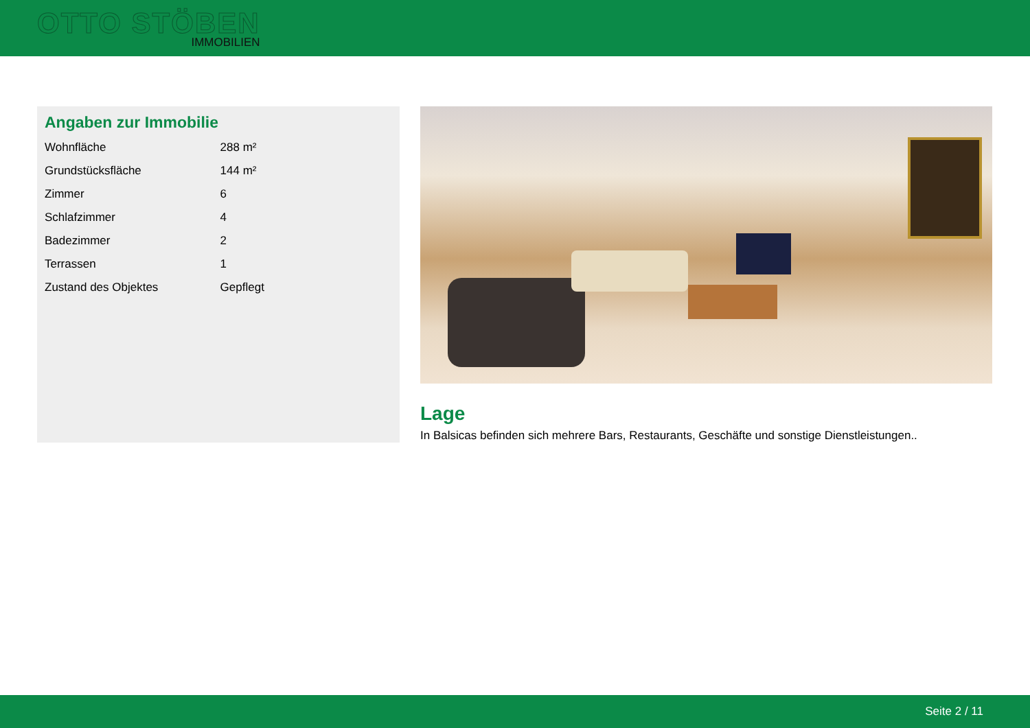OTTO STÖBEN
IMMOBILIEN
Angaben zur Immobilie
| Wohnfläche | 288 m² |
| Grundstücksfläche | 144 m² |
| Zimmer | 6 |
| Schlafzimmer | 4 |
| Badezimmer | 2 |
| Terrassen | 1 |
| Zustand des Objektes | Gepflegt |
Lage
In Balsicas befinden sich mehrere Bars, Restaurants, Geschäfte und sonstige Dienstleistungen..
Seite 2 / 11